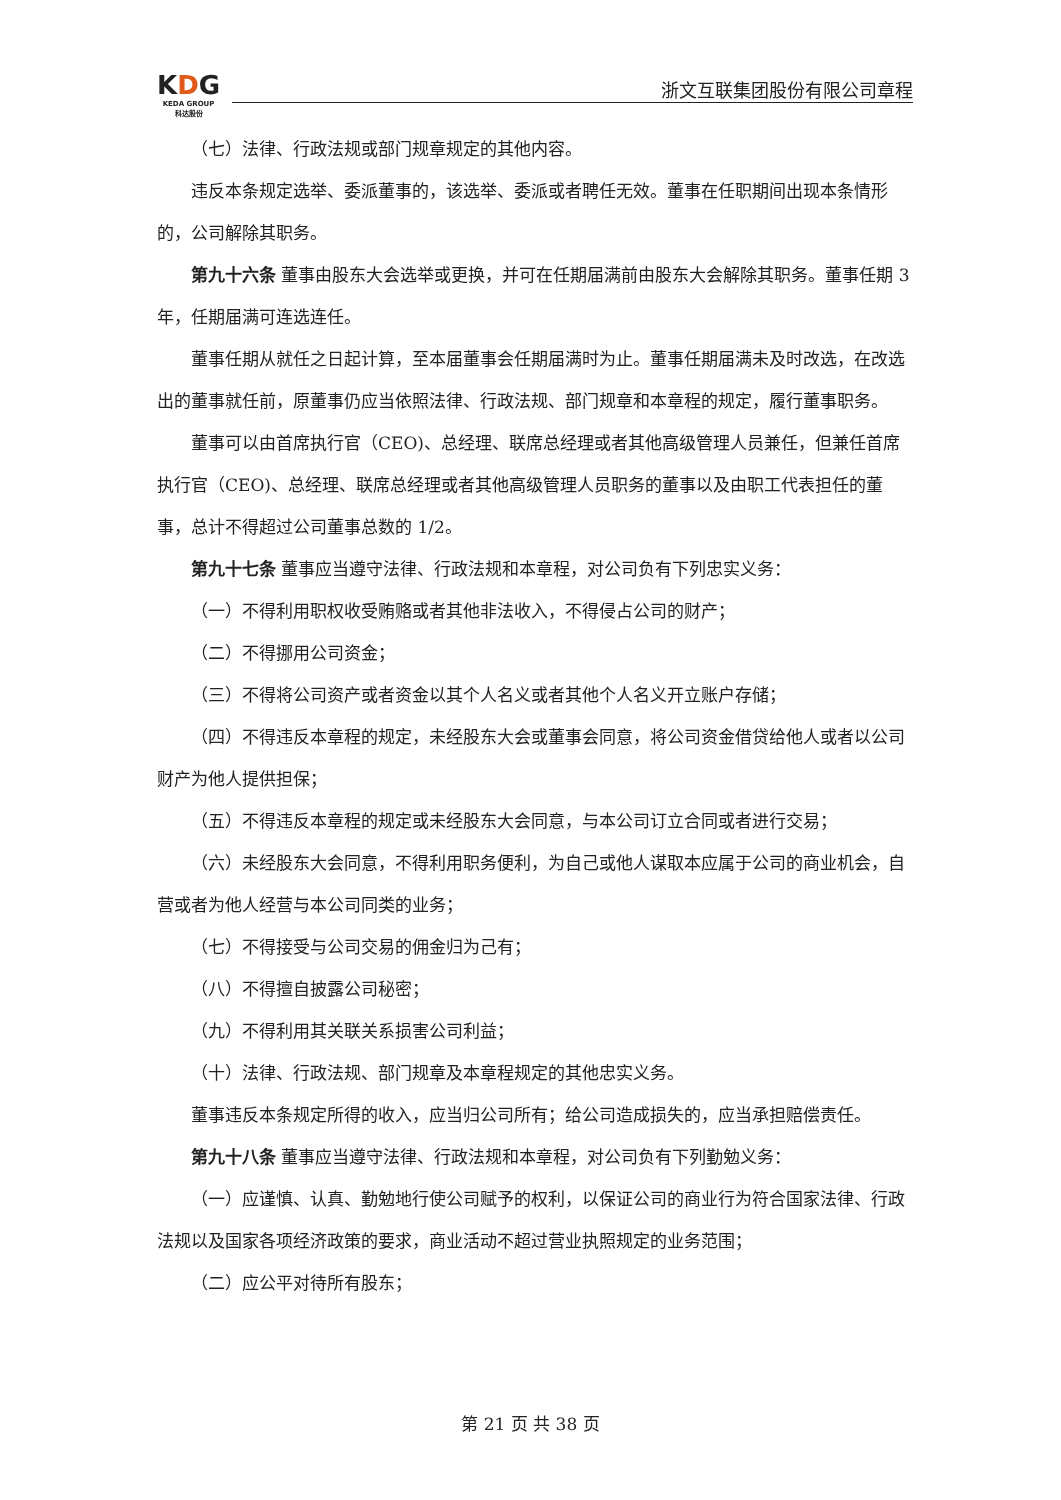KDG
KEDA GROUP
科达股份
浙文互联集团股份有限公司章程
（七）法律、行政法规或部门规章规定的其他内容。
违反本条规定选举、委派董事的，该选举、委派或者聘任无效。董事在任职期间出现本条情形的，公司解除其职务。
第九十六条 董事由股东大会选举或更换，并可在任期届满前由股东大会解除其职务。董事任期 3 年，任期届满可连选连任。
董事任期从就任之日起计算，至本届董事会任期届满时为止。董事任期届满未及时改选，在改选出的董事就任前，原董事仍应当依照法律、行政法规、部门规章和本章程的规定，履行董事职务。
董事可以由首席执行官（CEO)、总经理、联席总经理或者其他高级管理人员兼任，但兼任首席执行官（CEO)、总经理、联席总经理或者其他高级管理人员职务的董事以及由职工代表担任的董事，总计不得超过公司董事总数的 1/2。
第九十七条 董事应当遵守法律、行政法规和本章程，对公司负有下列忠实义务：
（一）不得利用职权收受贿赂或者其他非法收入，不得侵占公司的财产；
（二）不得挪用公司资金；
（三）不得将公司资产或者资金以其个人名义或者其他个人名义开立账户存储；
（四）不得违反本章程的规定，未经股东大会或董事会同意，将公司资金借贷给他人或者以公司财产为他人提供担保；
（五）不得违反本章程的规定或未经股东大会同意，与本公司订立合同或者进行交易；
（六）未经股东大会同意，不得利用职务便利，为自己或他人谋取本应属于公司的商业机会，自营或者为他人经营与本公司同类的业务；
（七）不得接受与公司交易的佣金归为己有；
（八）不得擅自披露公司秘密；
（九）不得利用其关联关系损害公司利益；
（十）法律、行政法规、部门规章及本章程规定的其他忠实义务。
董事违反本条规定所得的收入，应当归公司所有；给公司造成损失的，应当承担赔偿责任。
第九十八条 董事应当遵守法律、行政法规和本章程，对公司负有下列勤勉义务：
（一）应谨慎、认真、勤勉地行使公司赋予的权利，以保证公司的商业行为符合国家法律、行政法规以及国家各项经济政策的要求，商业活动不超过营业执照规定的业务范围；
（二）应公平对待所有股东；
第 21 页 共 38 页